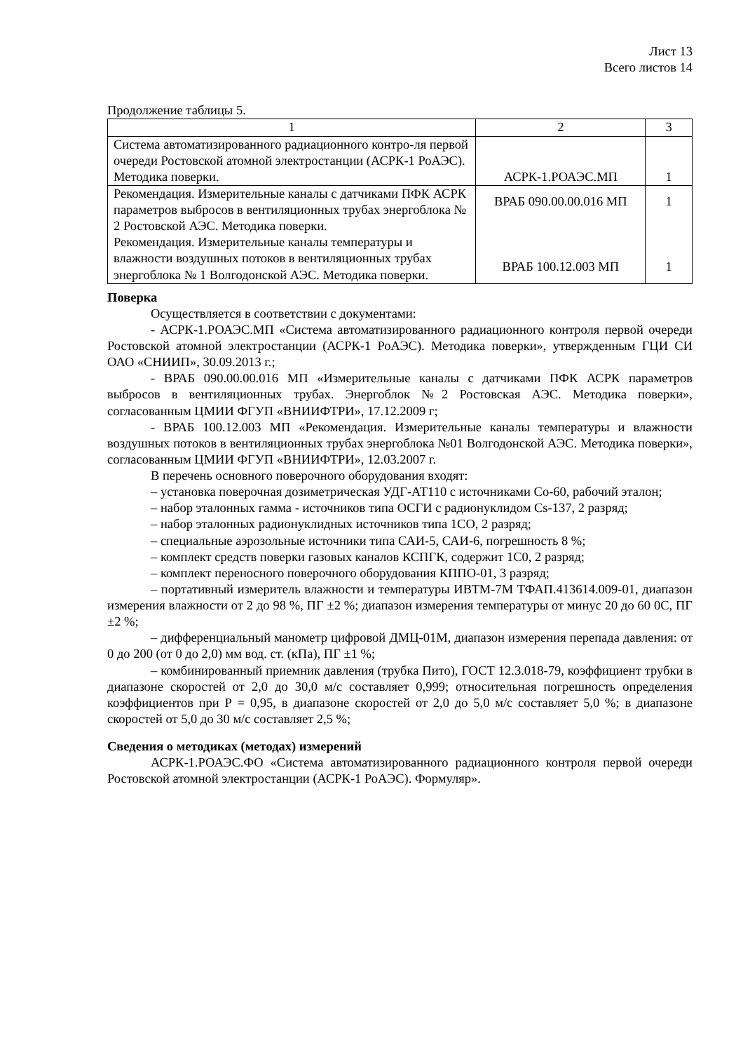Лист 13
Всего листов 14
Продолжение таблицы 5.
| 1 | 2 | 3 |
| --- | --- | --- |
| Система автоматизированного радиационного контро-ля первой очереди Ростовской атомной электростанции (АСРК-1 РоАЭС). Методика поверки. | АСРК-1.РОАЭС.МП | 1 |
| Рекомендация. Измерительные каналы с датчиками ПФК АСРК параметров выбросов в вентиляционных трубах энергоблока № 2 Ростовской АЭС. Методика поверки. Рекомендация. Измерительные каналы температуры и влажности воздушных потоков в вентиляционных трубах энергоблока № 1 Волгодонской АЭС. Методика поверки. | ВРАБ 090.00.00.016 МП ВРАБ 100.12.003 МП | 1 1 |
Поверка
Осуществляется в соответствии с документами:
- АСРК-1.РОАЭС.МП «Система автоматизированного радиационного контроля первой очереди Ростовской атомной электростанции (АСРК-1 РоАЭС). Методика поверки», утвержденным ГЦИ СИ ОАО «СНИИП», 30.09.2013 г.;
- ВРАБ 090.00.00.016 МП «Измерительные каналы с датчиками ПФК АСРК параметров выбросов в вентиляционных трубах. Энергоблок №2 Ростовская АЭС. Методика поверки», согласованным ЦМИИ ФГУП «ВНИИФТРИ», 17.12.2009 г;
- ВРАБ 100.12.003 МП «Рекомендация. Измерительные каналы температуры и влажности воздушных потоков в вентиляционных трубах энергоблока №01 Волгодонской АЭС. Методика поверки», согласованным ЦМИИ ФГУП «ВНИИФТРИ», 12.03.2007 г.
В перечень основного поверочного оборудования входят:
– установка поверочная дозиметрическая УДГ-АТ110 с источниками Со-60, рабочий эталон;
– набор эталонных гамма - источников типа ОСГИ с радионуклидом Cs-137, 2 разряд;
– набор эталонных радионуклидных источников типа 1СО, 2 разряд;
– специальные аэрозольные источники типа САИ-5, САИ-6, погрешность 8 %;
– комплект средств поверки газовых каналов КСПГК, содержит 1С0, 2 разряд;
– комплект переносного поверочного оборудования КППО-01, 3 разряд;
– портативный измеритель влажности и температуры ИВТМ-7М ТФАП.413614.009-01, диапазон измерения влажности от 2 до 98 %, ПГ ±2 %; диапазон измерения температуры от минус 20 до 60 0С, ПГ ±2 %;
– дифференциальный манометр цифровой ДМЦ-01М, диапазон измерения перепада давления: от 0 до 200 (от 0 до 2,0) мм вод. ст. (кПа), ПГ ±1 %;
– комбинированный приемник давления (трубка Пито), ГОСТ 12.3.018-79, коэффициент трубки в диапазоне скоростей от 2,0 до 30,0 м/с составляет 0,999; относительная погрешность определения коэффициентов при Р = 0,95, в диапазоне скоростей от 2,0 до 5,0 м/с составляет 5,0 %; в диапазоне скоростей от 5,0 до 30 м/с составляет 2,5 %;
Сведения о методиках (методах) измерений
АСРК-1.РОАЭС.ФО «Система автоматизированного радиационного контроля первой очереди Ростовской атомной электростанции (АСРК-1 РоАЭС). Формуляр».